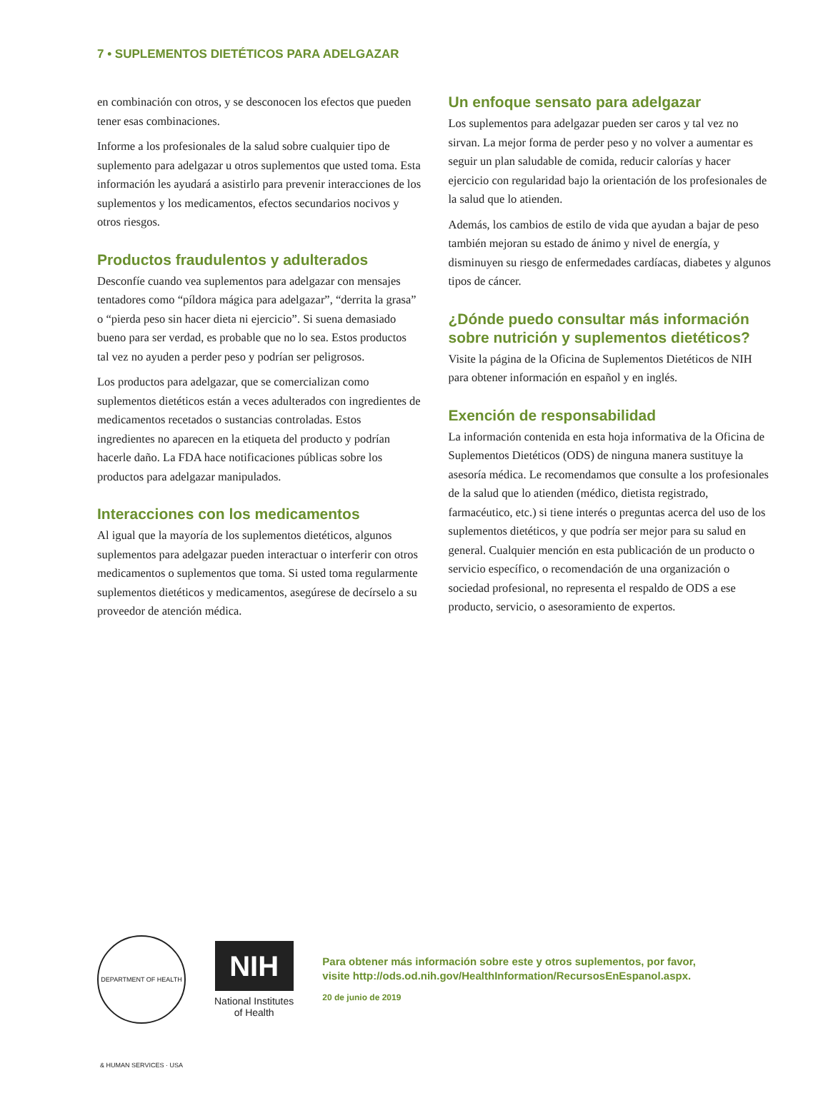7 • SUPLEMENTOS DIETÉTICOS PARA ADELGAZAR
en combinación con otros, y se desconocen los efectos que pueden tener esas combinaciones.
Informe a los profesionales de la salud sobre cualquier tipo de suplemento para adelgazar u otros suplementos que usted toma. Esta información les ayudará a asistirlo para prevenir interacciones de los suplementos y los medicamentos, efectos secundarios nocivos y otros riesgos.
Productos fraudulentos y adulterados
Desconfíe cuando vea suplementos para adelgazar con mensajes tentadores como “píldora mágica para adelgazar”, “derrita la grasa” o “pierda peso sin hacer dieta ni ejercicio”. Si suena demasiado bueno para ser verdad, es probable que no lo sea. Estos productos tal vez no ayuden a perder peso y podrían ser peligrosos.
Los productos para adelgazar, que se comercializan como suplementos dietéticos están a veces adulterados con ingredientes de medicamentos recetados o sustancias controladas. Estos ingredientes no aparecen en la etiqueta del producto y podrían hacerle daño. La FDA hace notificaciones públicas sobre los productos para adelgazar manipulados.
Interacciones con los medicamentos
Al igual que la mayoría de los suplementos dietéticos, algunos suplementos para adelgazar pueden interactuar o interferir con otros medicamentos o suplementos que toma. Si usted toma regularmente suplementos dietéticos y medicamentos, asegúrese de decírselo a su proveedor de atención médica.
Un enfoque sensato para adelgazar
Los suplementos para adelgazar pueden ser caros y tal vez no sirvan. La mejor forma de perder peso y no volver a aumentar es seguir un plan saludable de comida, reducir calorías y hacer ejercicio con regularidad bajo la orientación de los profesionales de la salud que lo atienden.
Además, los cambios de estilo de vida que ayudan a bajar de peso también mejoran su estado de ánimo y nivel de energía, y disminuyen su riesgo de enfermedades cardíacas, diabetes y algunos tipos de cáncer.
¿Dónde puedo consultar más información sobre nutrición y suplementos dietéticos?
Visite la página de la Oficina de Suplementos Dietéticos de NIH para obtener información en español y en inglés.
Exención de responsabilidad
La información contenida en esta hoja informativa de la Oficina de Suplementos Dietéticos (ODS) de ninguna manera sustituye la asesoría médica. Le recomendamos que consulte a los profesionales de la salud que lo atienden (médico, dietista registrado, farmacéutico, etc.) si tiene interés o preguntas acerca del uso de los suplementos dietéticos, y que podría ser mejor para su salud en general. Cualquier mención en esta publicación de un producto o servicio específico, o recomendación de una organización o sociedad profesional, no representa el respaldo de ODS a ese producto, servicio, o asesoramiento de expertos.
DEPARTMENT OF HEALTH & HUMAN SERVICES · USA
NIH
National Institutes
of Health
Para obtener más información sobre este y otros suplementos, por favor,
visite http://ods.od.nih.gov/HealthInformation/RecursosEnEspanol.aspx.
20 de junio de 2019